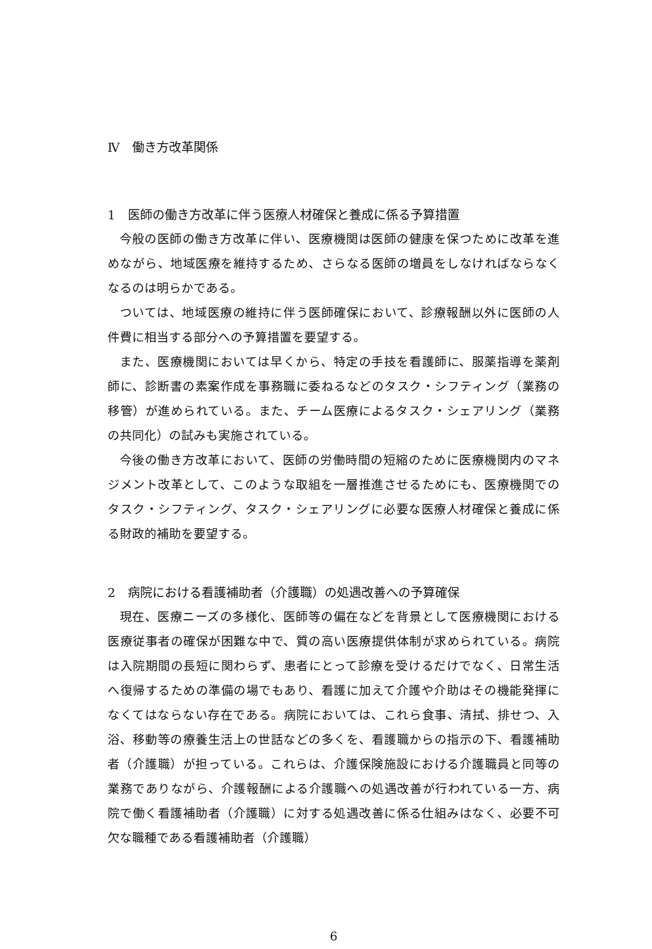Ⅳ　働き方改革関係
1　医師の働き方改革に伴う医療人材確保と養成に係る予算措置
今般の医師の働き方改革に伴い、医療機関は医師の健康を保つために改革を進めながら、地域医療を維持するため、さらなる医師の増員をしなければならなくなるのは明らかである。
ついては、地域医療の維持に伴う医師確保において、診療報酬以外に医師の人件費に相当する部分への予算措置を要望する。
また、医療機関においては早くから、特定の手技を看護師に、服薬指導を薬剤師に、診断書の素案作成を事務職に委ねるなどのタスク・シフティング（業務の移管）が進められている。また、チーム医療によるタスク・シェアリング（業務の共同化）の試みも実施されている。
今後の働き方改革において、医師の労働時間の短縮のために医療機関内のマネジメント改革として、このような取組を一層推進させるためにも、医療機関でのタスク・シフティング、タスク・シェアリングに必要な医療人材確保と養成に係る財政的補助を要望する。
2　病院における看護補助者（介護職）の処遇改善への予算確保
現在、医療ニーズの多様化、医師等の偏在などを背景として医療機関における医療従事者の確保が困難な中で、質の高い医療提供体制が求められている。病院は入院期間の長短に関わらず、患者にとって診療を受けるだけでなく、日常生活へ復帰するための準備の場でもあり、看護に加えて介護や介助はその機能発揮になくてはならない存在である。病院においては、これら食事、清拭、排せつ、入浴、移動等の療養生活上の世話などの多くを、看護職からの指示の下、看護補助者（介護職）が担っている。これらは、介護保険施設における介護職員と同等の業務でありながら、介護報酬による介護職への処遇改善が行われている一方、病院で働く看護補助者（介護職）に対する処遇改善に係る仕組みはなく、必要不可欠な職種である看護補助者（介護職）
6